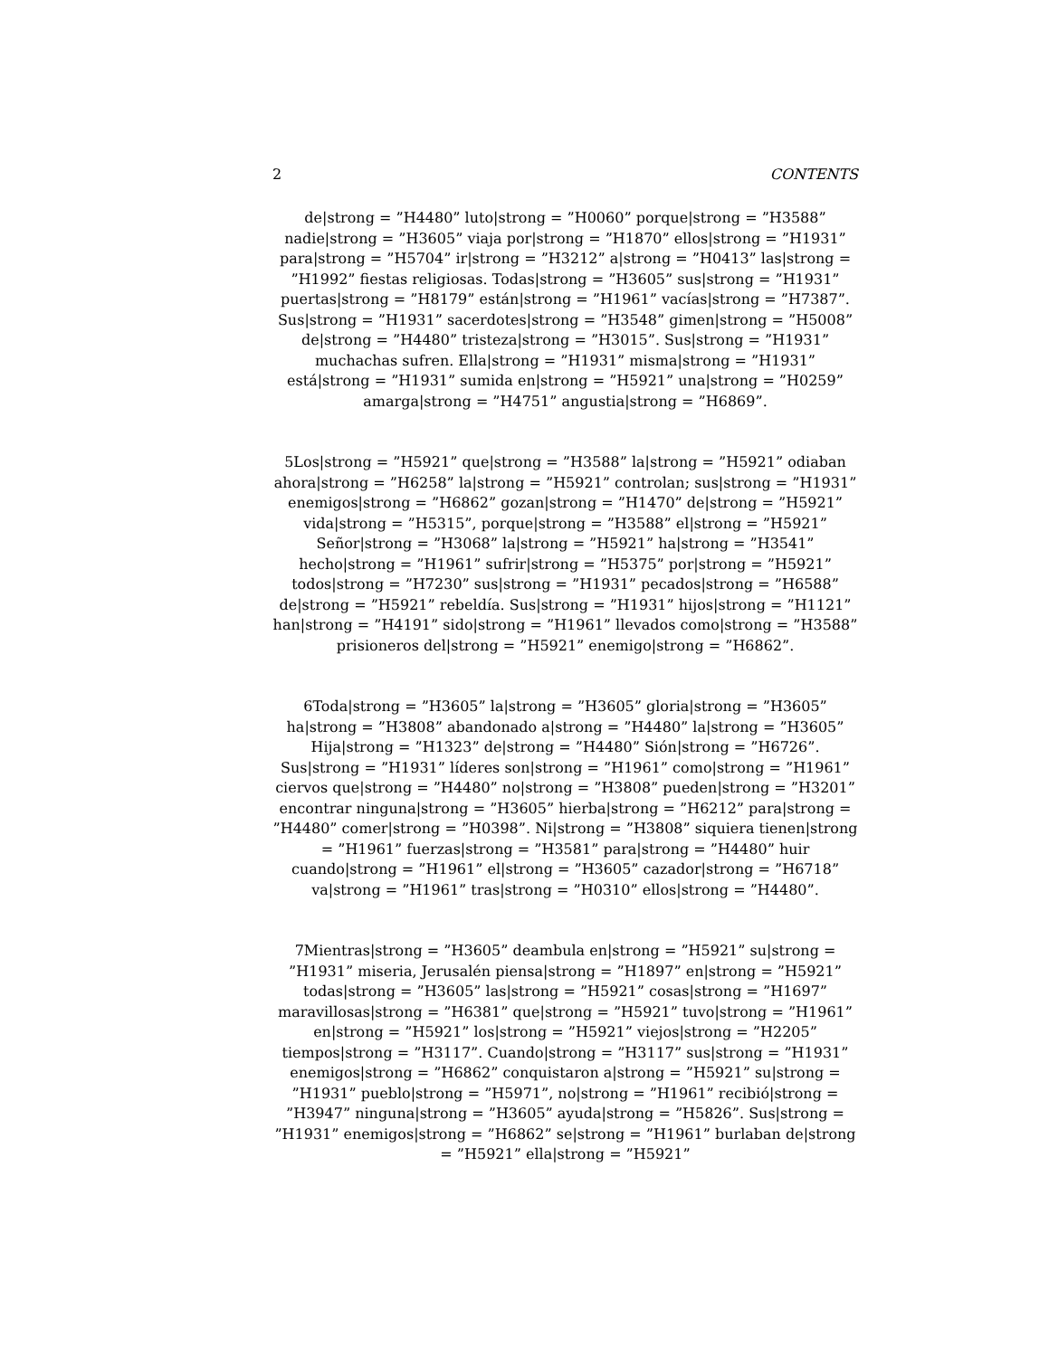2 CONTENTS
de|strong = ”H4480” luto|strong = ”H0060” porque|strong = ”H3588” nadie|strong = ”H3605” viaja por|strong = ”H1870” ellos|strong = ”H1931” para|strong = ”H5704” ir|strong = ”H3212” a|strong = ”H0413” las|strong = ”H1992” fiestas religiosas. Todas|strong = ”H3605” sus|strong = ”H1931” puertas|strong = ”H8179” están|strong = ”H1961” vacías|strong = ”H7387”. Sus|strong = ”H1931” sacerdotes|strong = ”H3548” gimen|strong = ”H5008” de|strong = ”H4480” tristeza|strong = ”H3015”. Sus|strong = ”H1931” muchachas sufren. Ella|strong = ”H1931” misma|strong = ”H1931” está|strong = ”H1931” sumida en|strong = ”H5921” una|strong = ”H0259” amarga|strong = ”H4751” angustia|strong = ”H6869”.
5Los|strong = ”H5921” que|strong = ”H3588” la|strong = ”H5921” odiaban ahora|strong = ”H6258” la|strong = ”H5921” controlan; sus|strong = ”H1931” enemigos|strong = ”H6862” gozan|strong = ”H1470” de|strong = ”H5921” vida|strong = ”H5315”, porque|strong = ”H3588” el|strong = ”H5921” Señor|strong = ”H3068” la|strong = ”H5921” ha|strong = ”H3541” hecho|strong = ”H1961” sufrir|strong = ”H5375” por|strong = ”H5921” todos|strong = ”H7230” sus|strong = ”H1931” pecados|strong = ”H6588” de|strong = ”H5921” rebeldía. Sus|strong = ”H1931” hijos|strong = ”H1121” han|strong = ”H4191” sido|strong = ”H1961” llevados como|strong = ”H3588” prisioneros del|strong = ”H5921” enemigo|strong = ”H6862”.
6Toda|strong = ”H3605” la|strong = ”H3605” gloria|strong = ”H3605” ha|strong = ”H3808” abandonado a|strong = ”H4480” la|strong = ”H3605” Hija|strong = ”H1323” de|strong = ”H4480” Sión|strong = ”H6726”. Sus|strong = ”H1931” líderes son|strong = ”H1961” como|strong = ”H1961” ciervos que|strong = ”H4480” no|strong = ”H3808” pueden|strong = ”H3201” encontrar ninguna|strong = ”H3605” hierba|strong = ”H6212” para|strong = ”H4480” comer|strong = ”H0398”. Ni|strong = ”H3808” siquiera tienen|strong = ”H1961” fuerzas|strong = ”H3581” para|strong = ”H4480” huir cuando|strong = ”H1961” el|strong = ”H3605” cazador|strong = ”H6718” va|strong = ”H1961” tras|strong = ”H0310” ellos|strong = ”H4480”.
7Mientras|strong = ”H3605” deambula en|strong = ”H5921” su|strong = ”H1931” miseria, Jerusalén piensa|strong = ”H1897” en|strong = ”H5921” todas|strong = ”H3605” las|strong = ”H5921” cosas|strong = ”H1697” maravillosas|strong = ”H6381” que|strong = ”H5921” tuvo|strong = ”H1961” en|strong = ”H5921” los|strong = ”H5921” viejos|strong = ”H2205” tiempos|strong = ”H3117”. Cuando|strong = ”H3117” sus|strong = ”H1931” enemigos|strong = ”H6862” conquistaron a|strong = ”H5921” su|strong = ”H1931” pueblo|strong = ”H5971”, no|strong = ”H1961” recibió|strong = ”H3947” ninguna|strong = ”H3605” ayuda|strong = ”H5826”. Sus|strong = ”H1931” enemigos|strong = ”H6862” se|strong = ”H1961” burlaban de|strong = ”H5921” ella|strong = ”H5921”